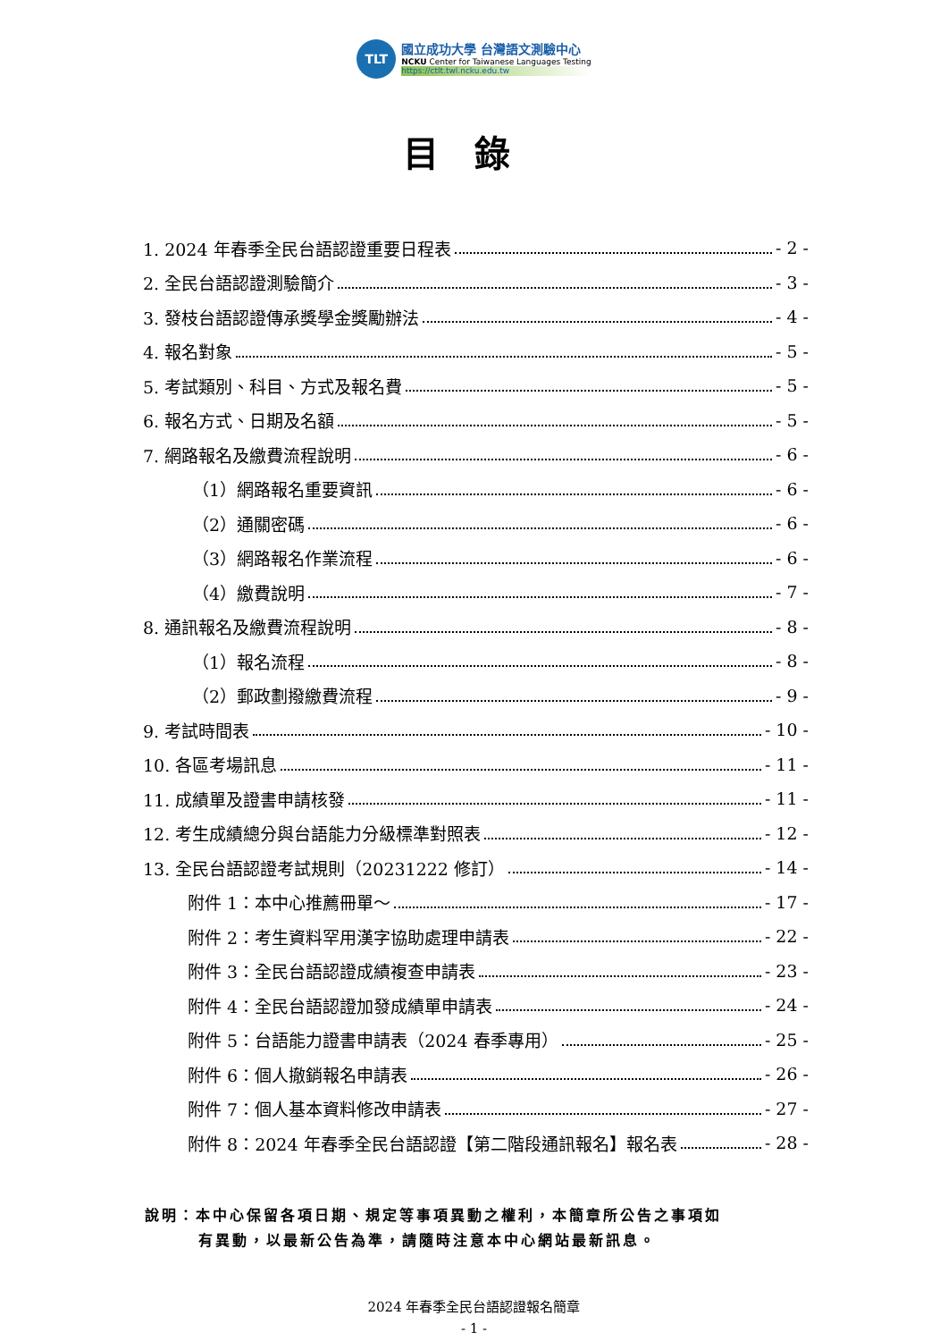TLT
國立成功大學 台灣語文測驗中心
NCKU Center for Taiwanese Languages Testing
https://ctlt.twl.ncku.edu.tw
目錄
1. 2024 年春季全民台語認證重要日程表 - 2 -
2. 全民台語認證測驗簡介 - 3 -
3. 發枝台語認證傳承獎學金獎勵辦法 - 4 -
4. 報名對象 - 5 -
5. 考試類別、科目、方式及報名費 - 5 -
6. 報名方式、日期及名額 - 5 -
7. 網路報名及繳費流程說明 - 6 -
（1）網路報名重要資訊 - 6 -
（2）通關密碼 - 6 -
（3）網路報名作業流程 - 6 -
（4）繳費說明 - 7 -
8. 通訊報名及繳費流程說明 - 8 -
（1）報名流程 - 8 -
（2）郵政劃撥繳費流程 - 9 -
9. 考試時間表 - 10 -
10. 各區考場訊息 - 11 -
11. 成績單及證書申請核發 - 11 -
12. 考生成績總分與台語能力分級標準對照表 - 12 -
13. 全民台語認證考試規則（20231222 修訂） - 14 -
附件 1：本中心推薦冊單～ - 17 -
附件 2：考生資料罕用漢字協助處理申請表 - 22 -
附件 3：全民台語認證成績複查申請表 - 23 -
附件 4：全民台語認證加發成績單申請表 - 24 -
附件 5：台語能力證書申請表（2024 春季專用） - 25 -
附件 6：個人撤銷報名申請表 - 26 -
附件 7：個人基本資料修改申請表 - 27 -
附件 8：2024 年春季全民台語認證【第二階段通訊報名】報名表 - 28 -
說明：本中心保留各項日期、規定等事項異動之權利，本簡章所公告之事項如
有異動，以最新公告為準，請隨時注意本中心網站最新訊息。
2024 年春季全民台語認證報名簡章
- 1 -